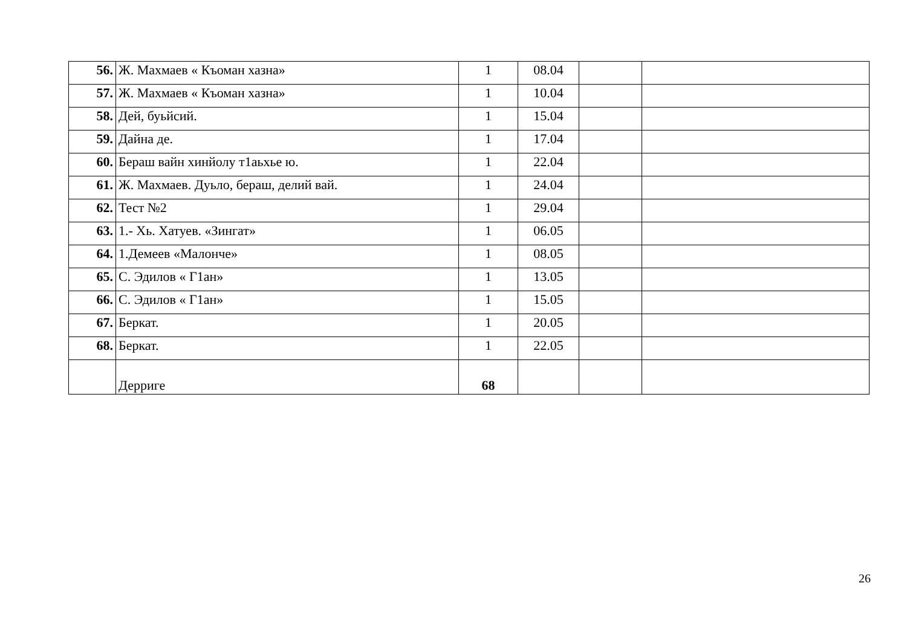| 56. | Ж. Махмаев « Къоман хазна» | 1 | 08.04 | | |
| 57. | Ж. Махмаев « Къоман хазна» | 1 | 10.04 | | |
| 58. | Дей, буьйсий. | 1 | 15.04 | | |
| 59. | Дайна де. | 1 | 17.04 | | |
| 60. | Бераш вайн хинйолу т1аьхье ю. | 1 | 22.04 | | |
| 61. | Ж. Махмаев. Дуьло, бераш, делий вай. | 1 | 24.04 | | |
| 62. | Тест №2 | 1 | 29.04 | | |
| 63. | 1.- Хь. Хатуев. «Зингат» | 1 | 06.05 | | |
| 64. | 1.Демеев «Малонче» | 1 | 08.05 | | |
| 65. | С. Эдилов « Г1ан» | 1 | 13.05 | | |
| 66. | С. Эдилов « Г1ан» | 1 | 15.05 | | |
| 67. | Беркат. | 1 | 20.05 | | |
| 68. | Беркат. | 1 | 22.05 | | |
| | Дерриге | 68 | | | |
26